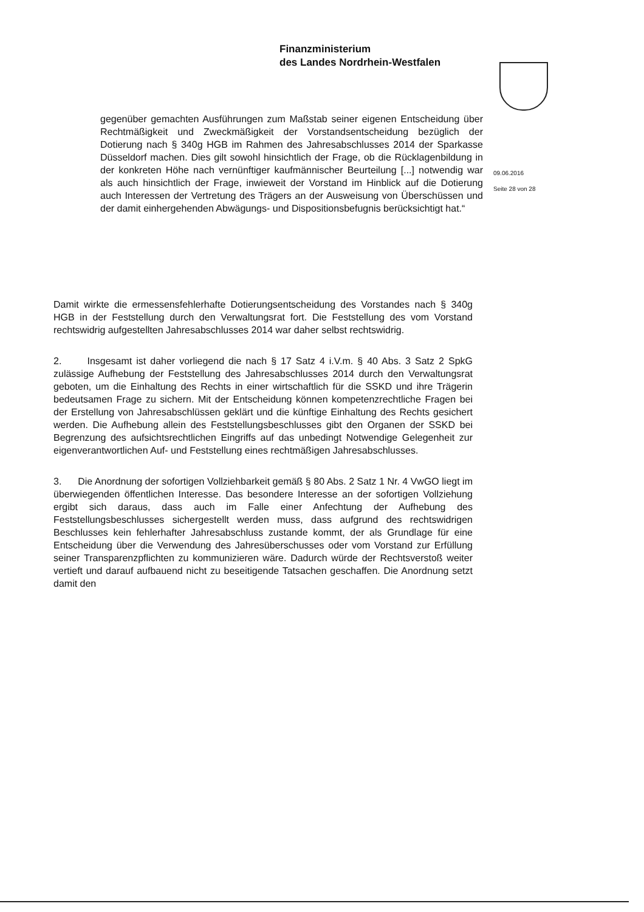Finanzministerium
des Landes Nordrhein-Westfalen
09.06.2016
Seite 28 von 28
gegenüber gemachten Ausführungen zum Maßstab seiner eigenen Entscheidung über Rechtmäßigkeit und Zweckmäßigkeit der Vorstandsentscheidung bezüglich der Dotierung nach § 340g HGB im Rahmen des Jahresabschlusses 2014 der Sparkasse Düsseldorf machen. Dies gilt sowohl hinsichtlich der Frage, ob die Rücklagenbildung in der konkreten Höhe nach vernünftiger kaufmännischer Beurteilung [...] notwendig war als auch hinsichtlich der Frage, inwieweit der Vorstand im Hinblick auf die Dotierung auch Interessen der Vertretung des Trägers an der Ausweisung von Überschüssen und der damit einhergehenden Abwägungs- und Dispositionsbefugnis berücksichtigt hat.“
Damit wirkte die ermessensfehlerhafte Dotierungsentscheidung des Vorstandes nach § 340g HGB in der Feststellung durch den Verwaltungsrat fort. Die Feststellung des vom Vorstand rechtswidrig aufgestellten Jahresabschlusses 2014 war daher selbst rechtswidrig.
2. Insgesamt ist daher vorliegend die nach § 17 Satz 4 i.V.m. § 40 Abs. 3 Satz 2 SpkG zulässige Aufhebung der Feststellung des Jahresabschlusses 2014 durch den Verwaltungsrat geboten, um die Einhaltung des Rechts in einer wirtschaftlich für die SSKD und ihre Trägerin bedeutsamen Frage zu sichern. Mit der Entscheidung können kompetenzrechtliche Fragen bei der Erstellung von Jahresabschlüssen geklärt und die künftige Einhaltung des Rechts gesichert werden. Die Aufhebung allein des Feststellungsbeschlusses gibt den Organen der SSKD bei Begrenzung des aufsichtsrechtlichen Eingriffs auf das unbedingt Notwendige Gelegenheit zur eigenverantwortlichen Auf- und Feststellung eines rechtmäßigen Jahresabschlusses.
3. Die Anordnung der sofortigen Vollziehbarkeit gemäß § 80 Abs. 2 Satz 1 Nr. 4 VwGO liegt im überwiegenden öffentlichen Interesse. Das besondere Interesse an der sofortigen Vollziehung ergibt sich daraus, dass auch im Falle einer Anfechtung der Aufhebung des Feststellungsbeschlusses sichergestellt werden muss, dass aufgrund des rechtswidrigen Beschlusses kein fehlerhafter Jahresabschluss zustande kommt, der als Grundlage für eine Entscheidung über die Verwendung des Jahresüberschusses oder vom Vorstand zur Erfüllung seiner Transparenzpflichten zu kommunizieren wäre. Dadurch würde der Rechtsverstoß weiter vertieft und darauf aufbauend nicht zu beseitigende Tatsachen geschaffen. Die Anordnung setzt damit den